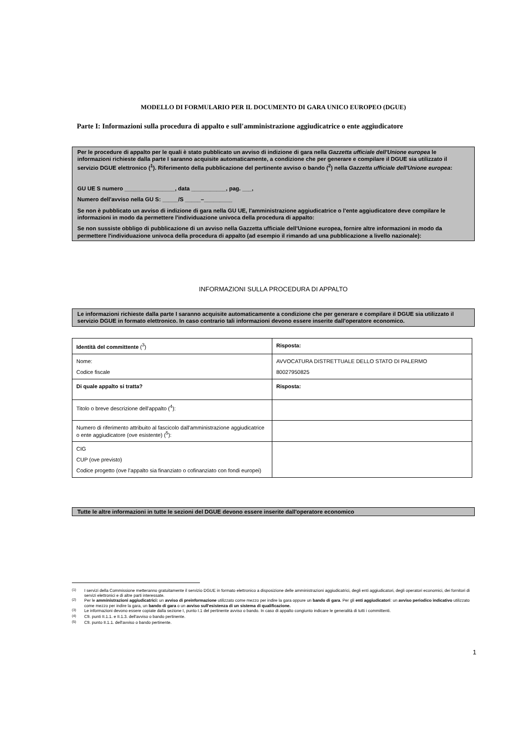MODELLO DI FORMULARIO PER IL DOCUMENTO DI GARA UNICO EUROPEO (DGUE)
Parte I: Informazioni sulla procedura di appalto e sull'amministrazione aggiudicatrice o ente aggiudicatore
Per le procedure di appalto per le quali è stato pubblicato un avviso di indizione di gara nella Gazzetta ufficiale dell'Unione europea le informazioni richieste dalla parte I saranno acquisite automaticamente, a condizione che per generare e compilare il DGUE sia utilizzato il servizio DGUE elettronico (<sup>1</sup>). Riferimento della pubblicazione del pertinente avviso o bando (<sup>2</sup>) nella Gazzetta ufficiale dell'Unione europea:
GU UE S numero ________________, data ___________, pag. ___,
Numero dell'avviso nella GU S: _____/S _____–_________
Se non è pubblicato un avviso di indizione di gara nella GU UE, l'amministrazione aggiudicatrice o l'ente aggiudicatore deve compilare le informazioni in modo da permettere l'individuazione univoca della procedura di appalto:
Se non sussiste obbligo di pubblicazione di un avviso nella Gazzetta ufficiale dell'Unione europea, fornire altre informazioni in modo da permettere l'individuazione univoca della procedura di appalto (ad esempio il rimando ad una pubblicazione a livello nazionale):
INFORMAZIONI SULLA PROCEDURA DI APPALTO
Le informazioni richieste dalla parte I saranno acquisite automaticamente a condizione che per generare e compilare il DGUE sia utilizzato il servizio DGUE in formato elettronico. In caso contrario tali informazioni devono essere inserite dall'operatore economico.
| Identità del committente (<sup>3</sup>) | Risposta: |
| Nome: Codice fiscale | AVVOCATURA DISTRETTUALE DELLO STATO DI PALERMO 80027950825 |
| Di quale appalto si tratta? | Risposta: |
| Titolo o breve descrizione dell'appalto (<sup>4</sup>): | |
| Numero di riferimento attribuito al fascicolo dall'amministrazione aggiudicatrice o ente aggiudicatore (ove esistente) (<sup>5</sup>): | |
| CIG CUP (ove previsto) Codice progetto (ove l’appalto sia finanziato o cofinanziato con fondi europei) | |
Tutte le altre informazioni in tutte le sezioni del DGUE devono essere inserite dall'operatore economico
<sup>(1)</sup> I servizi della Commissione metteranno gratuitamente il servizio DGUE in formato elettronico a disposizione delle amministrazioni aggiudicatrici, degli enti aggiudicatori, degli operatori economici, dei fornitori di servizi elettronici e di altre parti interessate.
<sup>(2)</sup> Per le amministrazioni aggiudicatrici: un avviso di preinformazione utilizzato come mezzo per indire la gara oppure un bando di gara. Per gli enti aggiudicatori: un avviso periodico indicativo utilizzato come mezzo per indire la gara, un bando di gara o un avviso sull'esistenza di un sistema di qualificazione.
<sup>(3)</sup> Le informazioni devono essere copiate dalla sezione I, punto I.1 del pertinente avviso o bando. In caso di appalto congiunto indicare le generalità di tutti i committenti.
<sup>(4)</sup> Cfr. punti II.1.1. e II.1.3. dell'avviso o bando pertinente.
<sup>(5)</sup> Cfr. punto II.1.1. dell'avviso o bando pertinente.
1